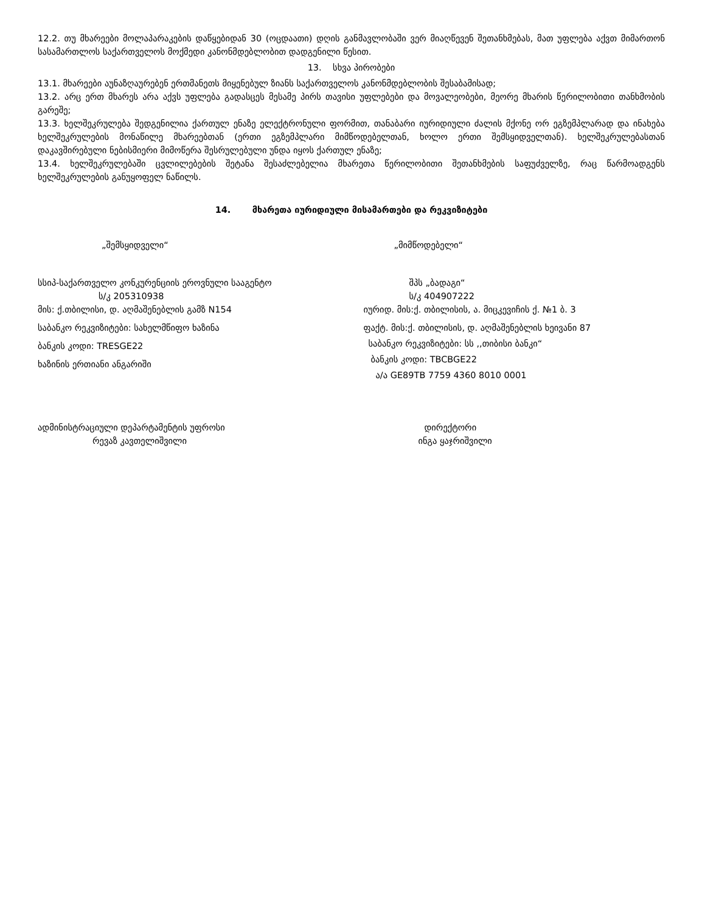12.2. თუ მხარეები მოლაპარაკების დაწყებიდან 30 (ოცდაათი) დღის განმავლობაში ვერ მიაღწევენ შეთანხმებას, მათ უფლება აქვთ მიმართონ სასამართლოს საქართველოს მოქმედი კანონმდებლობით დადგენილი წესით.
13. სხვა პირობები
13.1. მხარეები აუნაზღაურებენ ერთმანეთს მიყენებულ ზიანს საქართველოს კანონმდებლობის შესაბამისად;
13.2. არც ერთ მხარეს არა აქვს უფლება გადასცეს მესამე პირს თავისი უფლებები და მოვალეობები, მეორე მხარის წერილობითი თანხმობის გარეშე;
13.3. ხელშეკრულება შედგენილია ქართულ ენაზე ელექტრონული ფორმით, თანაბარი იურიდიული ძალის მქონე ორ ეგზემპლარად და ინახება ხელშეკრულების მონაწილე მხარეებთან (ერთი ეგზემპლარი მიმწოდებელთან, ხოლო ერთი შემსყიდველთან). ხელშეკრულებასთან დაკავშირებული ნებისმიერი მიმოწერა შესრულებული უნდა იყოს ქართულ ენაზე;
13.4. ხელშეკრულებაში ცვლილებების შეტანა შესაძლებელია მხარეთა წერილობითი შეთანხმების საფუძველზე, რაც წარმოადგენს ხელშეკრულების განუყოფელ ნაწილს.
14. მხარეთა იურიდიული მისამართები და რეკვიზიტები
„შემსყიდველი“
სსიპ-საქართველო კონკურენციის ეროვნული სააგენტო
ს/კ 205310938
მის: ქ.თბილისი, დ. აღმაშენებლის გამზ N154
საბანკო რეკვიზიტები: სახელმწიფო ხაზინა
ბანკის კოდი: TRESGE22
ხაზინის ერთიანი ანგარიში
„მიმწოდებელი“
შპს „ბადაგი“
ს/კ 404907222
იურიდ. მის:ქ. თბილისის, ა. მიცკევიჩის ქ. №1 ბ. 3
ფაქტ. მის:ქ. თბილისის, დ. აღმაშენებლის ხეივანი 87
საბანკო რეკვიზიტები: სს ,,თიბისი ბანკი“
ბანკის კოდი: TBCBGE22
ა/ა GE89TB 7759 4360 8010 0001
ადმინისტრაციული დეპარტამენტის უფროსი
რევაზ კავთელიშვილი
დირექტორი
ინგა ყაჯრიშვილი